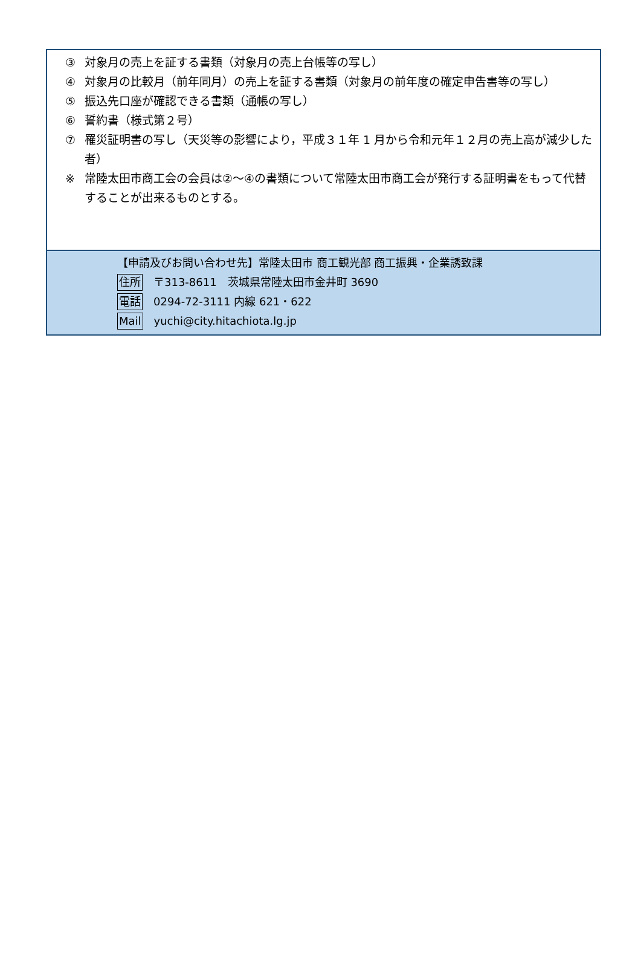③ 対象月の売上を証する書類（対象月の売上台帳等の写し）
④ 対象月の比較月（前年同月）の売上を証する書類（対象月の前年度の確定申告書等の写し）
⑤ 振込先口座が確認できる書類（通帳の写し）
⑥ 誓約書（様式第２号）
⑦ 罹災証明書の写し（天災等の影響により，平成３１年 1 月から令和元年１２月の売上高が減少した者）
※ 常陸太田市商工会の会員は②～④の書類について常陸太田市商工会が発行する証明書をもって代替することが出来るものとする。
【申請及びお問い合わせ先】常陸太田市 商工観光部 商工振興・企業誘致課
住所 〒313-8611　茨城県常陸太田市金井町 3690
電話 0294-72-3111 内線 621・622
Mail yuchi@city.hitachiota.lg.jp